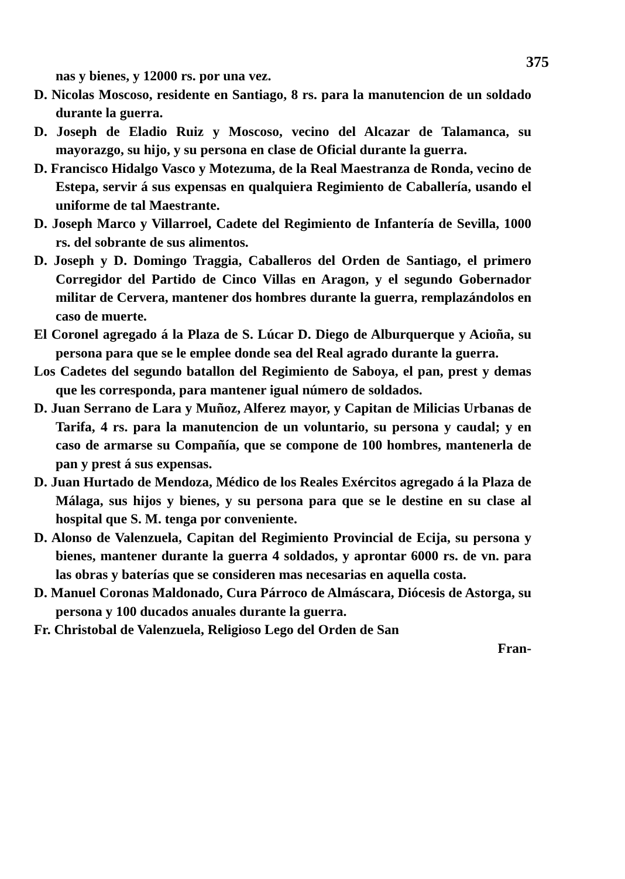375
nas y bienes, y 12000 rs. por una vez.
D. Nicolas Moscoso, residente en Santiago, 8 rs. para la manutencion de un soldado durante la guerra.
D. Joseph de Eladio Ruiz y Moscoso, vecino del Alcazar de Talamanca, su mayorazgo, su hijo, y su persona en clase de Oficial durante la guerra.
D. Francisco Hidalgo Vasco y Motezuma, de la Real Maestranza de Ronda, vecino de Estepa, servir á sus expensas en qualquiera Regimiento de Caballería, usando el uniforme de tal Maestrante.
D. Joseph Marco y Villarroel, Cadete del Regimiento de Infantería de Sevilla, 1000 rs. del sobrante de sus alimentos.
D. Joseph y D. Domingo Traggia, Caballeros del Orden de Santiago, el primero Corregidor del Partido de Cinco Villas en Aragon, y el segundo Gobernador militar de Cervera, mantener dos hombres durante la guerra, remplazándolos en caso de muerte.
El Coronel agregado á la Plaza de S. Lúcar D. Diego de Alburquerque y Acioña, su persona para que se le emplee donde sea del Real agrado durante la guerra.
Los Cadetes del segundo batallon del Regimiento de Saboya, el pan, prest y demas que les corresponda, para mantener igual número de soldados.
D. Juan Serrano de Lara y Muñoz, Alferez mayor, y Capitan de Milicias Urbanas de Tarifa, 4 rs. para la manutencion de un voluntario, su persona y caudal; y en caso de armarse su Compañía, que se compone de 100 hombres, mantenerla de pan y prest á sus expensas.
D. Juan Hurtado de Mendoza, Médico de los Reales Exércitos agregado á la Plaza de Málaga, sus hijos y bienes, y su persona para que se le destine en su clase al hospital que S. M. tenga por conveniente.
D. Alonso de Valenzuela, Capitan del Regimiento Provincial de Ecija, su persona y bienes, mantener durante la guerra 4 soldados, y aprontar 6000 rs. de vn. para las obras y baterías que se consideren mas necesarias en aquella costa.
D. Manuel Coronas Maldonado, Cura Párroco de Almáscara, Diócesis de Astorga, su persona y 100 ducados anuales durante la guerra.
Fr. Christobal de Valenzuela, Religioso Lego del Orden de San
Fran-